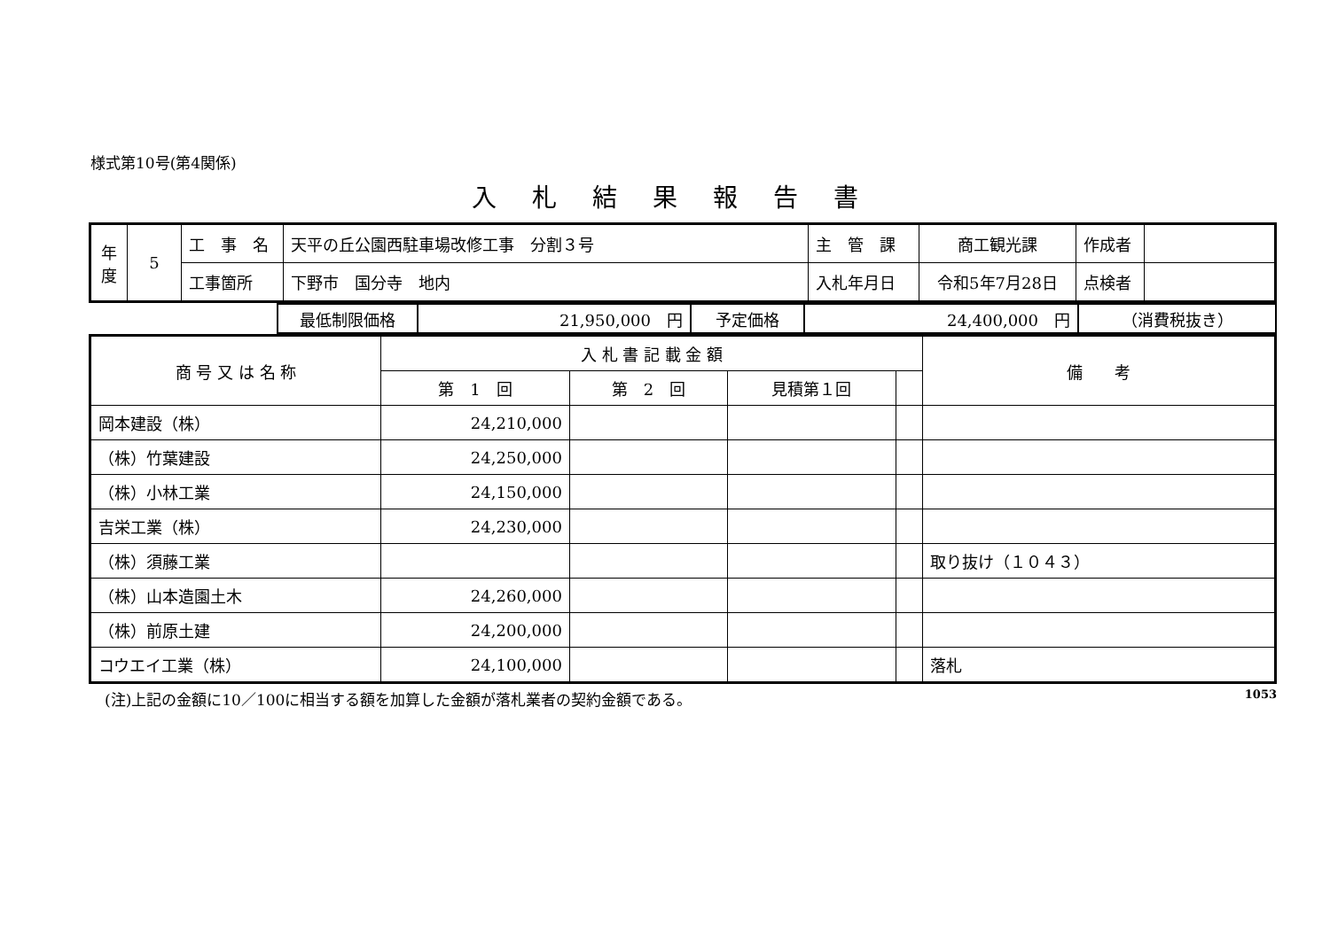様式第10号(第4関係)
入札結果報告書
| 年度 | 5 | 工 事 名 | 天平の丘公園西駐車場改修工事 分割３号 | 主 管 課 | 商工観光課 | 作成者 | |
| | | 工事箇所 | 下野市 国分寺 地内 | 入札年月日 | 令和5年7月28日 | 点検者 | |
| | 最低制限価格 | 21,950,000 円 | 予定価格 | 24,400,000 円 | （消費税抜き） |
| 商 号 又 は 名 称 | 入 札 書 記 載 金 額 | | | | 備 考 |
| --- | --- | --- | --- | --- | --- |
| | 第 1 回 | 第 2 回 | 見積第１回 | | |
| 岡本建設（株） | 24,210,000 | | | | |
| （株）竹葉建設 | 24,250,000 | | | | |
| （株）小林工業 | 24,150,000 | | | | |
| 吉栄工業（株） | 24,230,000 | | | | |
| （株）須藤工業 | | | | | 取り抜け（１０４３） |
| （株）山本造園土木 | 24,260,000 | | | | |
| （株）前原土建 | 24,200,000 | | | | |
| コウエイ工業（株） | 24,100,000 | | | | 落札 |
(注)上記の金額に10／100に相当する額を加算した金額が落札業者の契約金額である。 1053